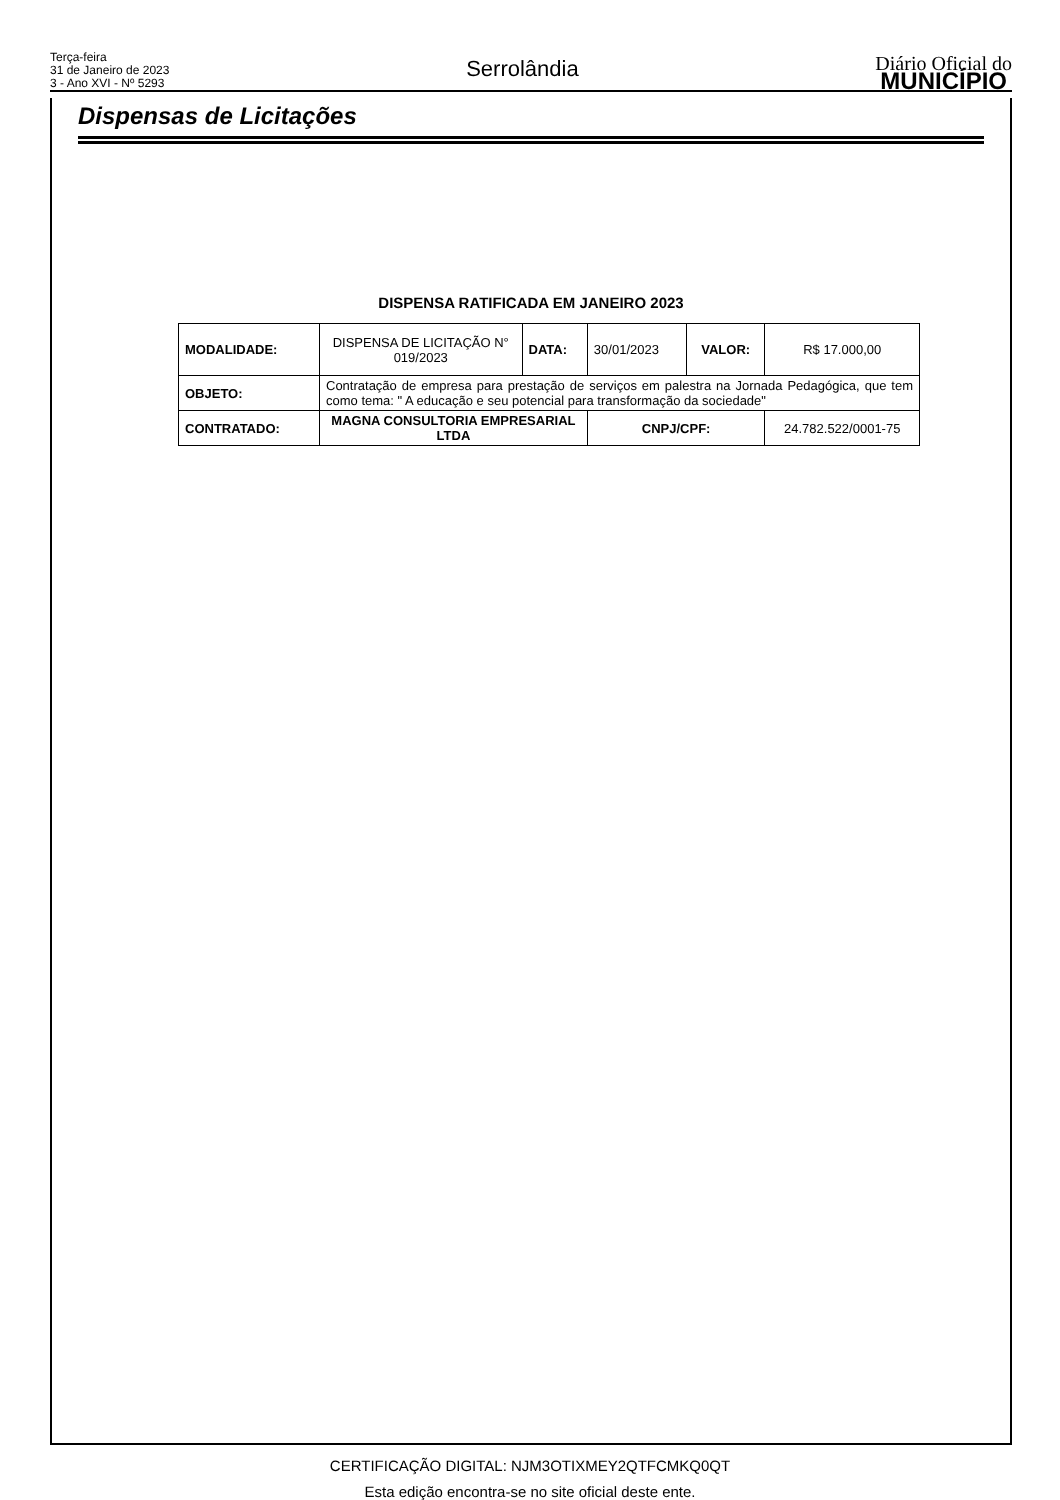Terça-feira
31 de Janeiro de 2023
3 - Ano XVI - Nº 5293
Serrolândia
Diário Oficial do
MUNICÍPIO
Dispensas de Licitações
DISPENSA RATIFICADA EM JANEIRO 2023
| MODALIDADE: | DISPENSA DE LICITAÇÃO N° 019/2023 | DATA: | 30/01/2023 | VALOR: | R$ 17.000,00 |
| OBJETO: | Contratação de empresa para prestação de serviços em palestra na Jornada Pedagógica, que tem como tema: " A educação e seu potencial para transformação da sociedade" | | | | |
| CONTRATADO: | MAGNA CONSULTORIA EMPRESARIAL LTDA | | CNPJ/CPF: | | 24.782.522/0001-75 |
CERTIFICAÇÃO DIGITAL: NJM3OTIXMEY2QTFCMKQ0QT
Esta edição encontra-se no site oficial deste ente.